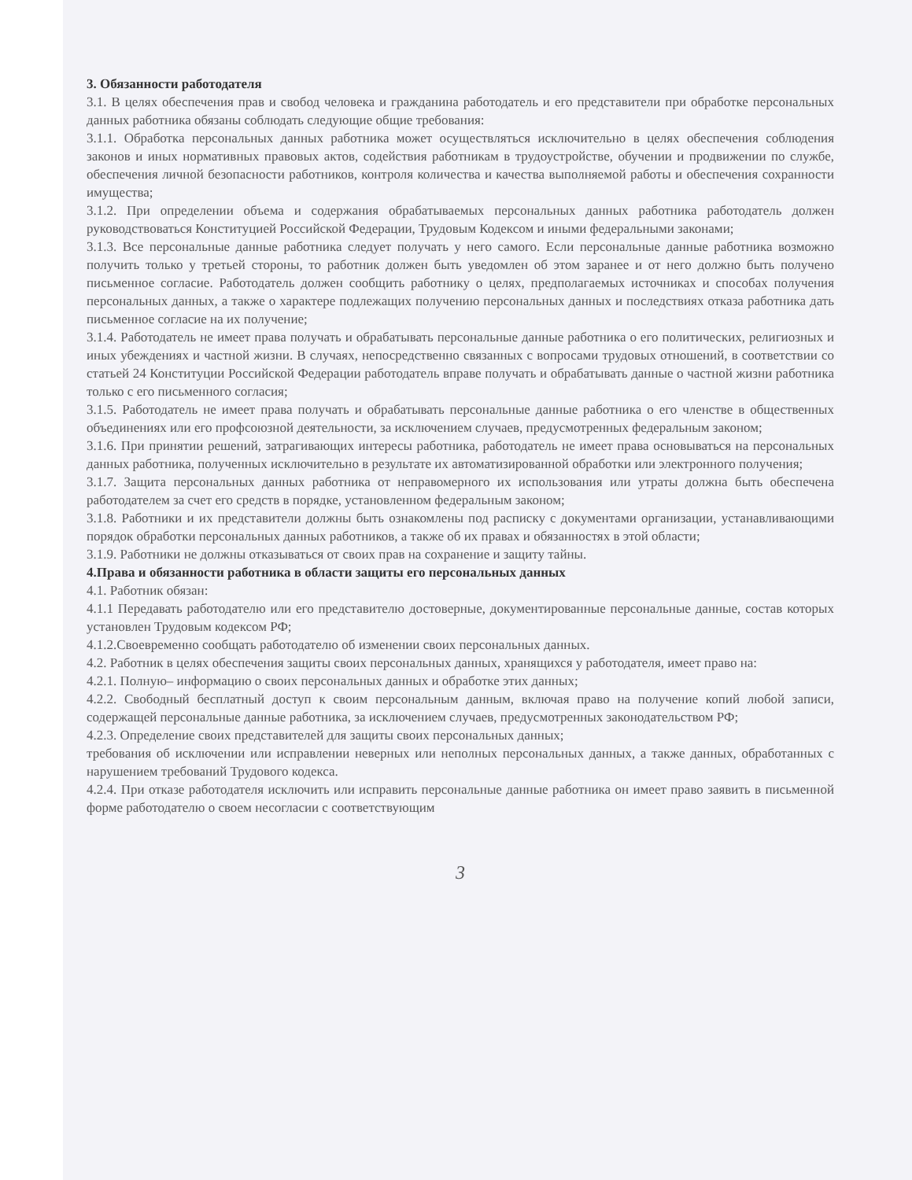3. Обязанности работодателя
3.1. В целях обеспечения прав и свобод человека и гражданина работодатель и его представители при обработке персональных данных работника обязаны соблюдать следующие общие требования:
3.1.1. Обработка персональных данных работника может осуществляться исключительно в целях обеспечения соблюдения законов и иных нормативных правовых актов, содействия работникам в трудоустройстве, обучении и продвижении по службе, обеспечения личной безопасности работников, контроля количества и качества выполняемой работы и обеспечения сохранности имущества;
3.1.2. При определении объема и содержания обрабатываемых персональных данных работника работодатель должен руководствоваться Конституцией Российской Федерации, Трудовым Кодексом и иными федеральными законами;
3.1.3. Все персональные данные работника следует получать у него самого. Если персональные данные работника возможно получить только у третьей стороны, то работник должен быть уведомлен об этом заранее и от него должно быть получено письменное согласие. Работодатель должен сообщить работнику о целях, предполагаемых источниках и способах получения персональных данных, а также о характере подлежащих получению персональных данных и последствиях отказа работника дать письменное согласие на их получение;
3.1.4. Работодатель не имеет права получать и обрабатывать персональные данные работника о его политических, религиозных и иных убеждениях и частной жизни. В случаях, непосредственно связанных с вопросами трудовых отношений, в соответствии со статьей 24 Конституции Российской Федерации работодатель вправе получать и обрабатывать данные о частной жизни работника только с его письменного согласия;
3.1.5. Работодатель не имеет права получать и обрабатывать персональные данные работника о его членстве в общественных объединениях или его профсоюзной деятельности, за исключением случаев, предусмотренных федеральным законом;
3.1.6. При принятии решений, затрагивающих интересы работника, работодатель не имеет права основываться на персональных данных работника, полученных исключительно в результате их автоматизированной обработки или электронного получения;
3.1.7. Защита персональных данных работника от неправомерного их использования или утраты должна быть обеспечена работодателем за счет его средств в порядке, установленном федеральным законом;
3.1.8. Работники и их представители должны быть ознакомлены под расписку с документами организации, устанавливающими порядок обработки персональных данных работников, а также об их правах и обязанностях в этой области;
3.1.9. Работники не должны отказываться от своих прав на сохранение и защиту тайны.
4.Права и обязанности работника в области защиты его персональных данных
4.1. Работник обязан:
4.1.1 Передавать работодателю или его представителю достоверные, документированные персональные данные, состав которых установлен Трудовым кодексом РФ;
4.1.2.Своевременно сообщать работодателю об изменении своих персональных данных.
4.2. Работник в целях обеспечения защиты своих персональных данных, хранящихся у работодателя, имеет право на:
4.2.1. Полную– информацию о своих персональных данных и обработке этих данных;
4.2.2. Свободный бесплатный доступ к своим персональным данным, включая право на получение копий любой записи, содержащей персональные данные работника, за исключением случаев, предусмотренных законодательством РФ;
4.2.3. Определение своих представителей для защиты своих персональных данных;
требования об исключении или исправлении неверных или неполных персональных данных, а также данных, обработанных с нарушением требований Трудового кодекса.
4.2.4. При отказе работодателя исключить или исправить персональные данные работника он имеет право заявить в письменной форме работодателю о своем несогласии с соответствующим
3